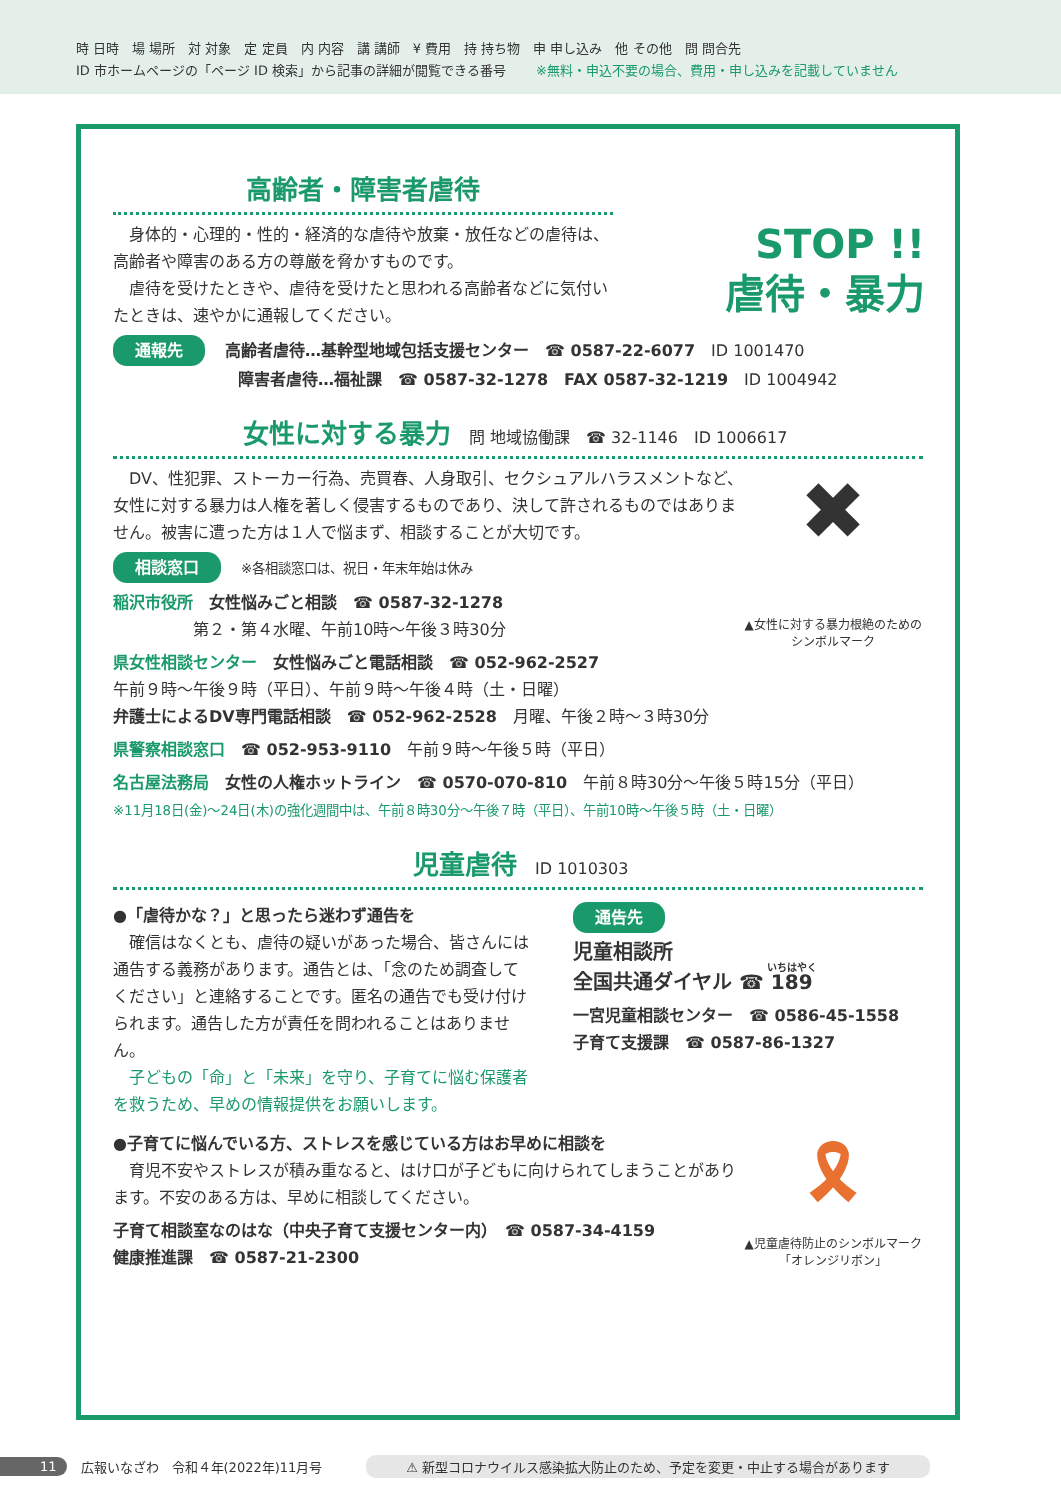時 日時　場 場所　対 対象　定 定員　内 内容　講 講師　¥ 費用　持 持ち物　申 申し込み　他 その他　問 問合先
ID 市ホームページの「ページ ID 検索」から記事の詳細が閲覧できる番号 ※無料・申込不要の場合、費用・申し込みを記載していません
STOP !!
虐待・暴力
高齢者・障害者虐待
　身体的・心理的・性的・経済的な虐待や放棄・放任などの虐待は、高齢者や障害のある方の尊厳を脅かすものです。
　虐待を受けたときや、虐待を受けたと思われる高齢者などに気付いたときは、速やかに通報してください。
通報先 高齢者虐待…基幹型地域包括支援センター　☎ 0587-22-6077　ID 1001470
障害者虐待…福祉課　☎ 0587-32-1278　FAX 0587-32-1219　ID 1004942
女性に対する暴力 問 地域協働課　☎ 32-1146　ID 1006617
✖
▲女性に対する暴力根絶のためのシンボルマーク
　DV、性犯罪、ストーカー行為、売買春、人身取引、セクシュアルハラスメントなど、女性に対する暴力は人権を著しく侵害するものであり、決して許されるものではありません。被害に遭った方は１人で悩まず、相談することが大切です。
相談窓口 ※各相談窓口は、祝日・年末年始は休み
稲沢市役所　女性悩みごと相談　☎ 0587-32-1278
　　　　　第２・第４水曜、午前10時～午後３時30分
県女性相談センター　女性悩みごと電話相談　☎ 052-962-2527
午前９時～午後９時（平日）、午前９時～午後４時（土・日曜）
弁護士によるDV専門電話相談　☎ 052-962-2528　月曜、午後２時～３時30分
県警察相談窓口　☎ 052-953-9110　午前９時～午後５時（平日）
名古屋法務局　女性の人権ホットライン　☎ 0570-070-810　午前８時30分～午後５時15分（平日）
※11月18日(金)～24日(木)の強化週間中は、午前８時30分～午後７時（平日）、午前10時～午後５時（土・日曜）
児童虐待 ID 1010303
●「虐待かな？」と思ったら迷わず通告を
　確信はなくとも、虐待の疑いがあった場合、皆さんには通告する義務があります。通告とは、「念のため調査してください」と連絡することです。匿名の通告でも受け付けられます。通告した方が責任を問われることはありません。
　子どもの「命」と「未来」を守り、子育てに悩む保護者を救うため、早めの情報提供をお願いします。
通告先
児童相談所
全国共通ダイヤル ☎ 189
一宮児童相談センター　☎ 0586-45-1558
子育て支援課　☎ 0587-86-1327
🎗
▲児童虐待防止のシンボルマーク「オレンジリボン」
●子育てに悩んでいる方、ストレスを感じている方はお早めに相談を
　育児不安やストレスが積み重なると、はけ口が子どもに向けられてしまうことがあります。不安のある方は、早めに相談してください。
子育て相談室なのはな（中央子育て支援センター内）　☎ 0587-34-4159
健康推進課　☎ 0587-21-2300
11 広報いなざわ　令和４年(2022年)11月号 ⚠ 新型コロナウイルス感染拡大防止のため、予定を変更・中止する場合があります